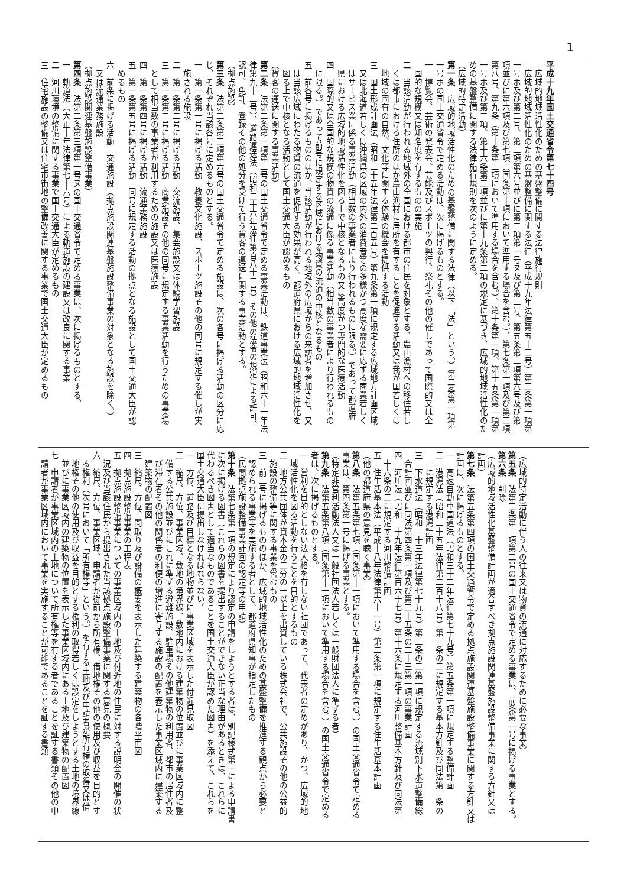1
平成十九年国土交通省令第七十四号
　広域的地域活性化のための基盤整備に関する法律施行規則
　広域的地域活性化のための基盤整備に関する法律（平成十九年法律第五十二号）第二条第一項第
一号ホ及び第二号、第二項第六号並びに第三項第一号ヌ及び第二号、第五条第二項第六号及び第三
項並びに第六項及び第七項（同条第十項において準用する場合を含む。）、第七条第一項及び第二項
第八号、第九条（第十条第二項において準用する場合を含む。）、第十条第一項、第十五条第一項第
一号ホ及び第三項、第十六条第二項並びに第十九条第二項の規定に基づき、広域的地域活性化のた
めの基盤整備に関する法律施行規則を次のように定める。
（広域的特定活動）
第一条　広域的地域活性化のための基盤整備に関する法律（以下「法」という。）第二条第一項第
一号ホの国土交通省令で定める活動は、次に掲げるものとする。
一　博覧会、芸術の発表会、芸能及びスポーツの興行、祭礼その他の催しであって国際的又は全
　国的な規模又は知名度を有するものの実施
二　当該活動が行われる地域外の全国における都市の住民を対象とする、農山漁村への移住若し
　くは都市における住所のほか農山漁村に居所を有することを促進する活動又は我が国若しくは
　地域の固有の自然、文化等に関する体験の機会を提供する活動
三　国土形成計画法（昭和二十五年法律第二百五号）第九条第一項に規定する広域地方計画区域
　又は北海道若しくは沖縄県の区域の内外の消費者等の多様かつ高度な需要に応ずる商業若しく
　はサービス業に係る事業活動（相当数の事業者により行われるものに限る。）であって都道府
　県における広域的地域活性化を図る上で中核となるもの又は高度かつ専門的な医療活動
四　国際的又は全国的な規模の物資の流通に係る事業活動（相当数の事業者により行われるもの
　に限る。）であって前号に規定する区域における物資の流通の中核となるもの
五　前各号に掲げるもののほか、当該活動が行われる地域外の広域からの来訪者を増加させ、又
　は当該広域にわたる物資の流通を促進する効果が高く、都道府県における広域的地域活性化を
　図る上で中核となる活動として国土交通大臣が認めるもの
（貨客の運送に関する事業活動）
第二条　法第二条第一項第二号の国土交通省令で定める事業活動は、鉄道事業法（昭和六十一年法
律第九十二号）、道路運送法（昭和二十六年法律第百八十三号）その他の法令の規定による許可、
認可、免許、登録その他の処分を受けて行う貨客の運送に関する事業活動とする。
（拠点施設）
第三条　法第二条第二項第六号の国土交通省令で定める施設は、次の各号に掲げる活動の区分に応
じ、それぞれ当該各号に定めるものとする。
一　第一条第一号に掲げる活動　教養文化施設、スポーツ施設その他の同号に規定する催しが実
　施される施設
二　第一条第二号に掲げる活動　交流施設、集会施設又は体験学習施設
三　第一条第三号に掲げる活動　商業施設その他の同号に規定する事業活動を行うための事業場
　として相当数の事業者が利用するための施設又は医療施設
四　第一条第四号に掲げる活動　流通業務施設
五　第一条第五号に掲げる活動　同号に規定する活動の拠点となる施設として国土交通大臣が認
　めるもの
六　前条に掲げる活動　交通施設（拠点施設関連基盤施設整備事業の対象となる施設を除く。）
　又は流通業務施設
（拠点施設関連基盤施設整備事業）
第四条　法第二条第三項第一号ヌの国土交通省令で定める事業は、次に掲げるものとする。
一　軌道法（大正十年法律第七十六号）による軌道施設の建設又は改良に関する事業
二　河川環境の整備に関する事業で国土交通大臣が定めるもの
三　住宅施設の整備又は住宅市街地の整備改善に関する事業で国土交通大臣が定めるもの
（広域的特定活動に伴う人の往来又は物資の流通に対応するために必要な事業）
第五条　法第二条第三項第二号の国土交通省令で定める事業は、前条第一号に掲げる事業とする。
第六条　削除
（広域的地域活性化基盤整備計画が適合すべき拠点施設関連基盤施設整備事業に関する方針又は
計画）
第七条　法第五条第四項の国土交通省令で定める拠点施設関連基盤施設整備事業に関する方針又は
計画は、次に掲げるものとする。
一　高速自動車国道法（昭和三十二年法律第七十九号）第五条第一項に規定する整備計画
二　港湾法（昭和二十五年法律第二百十八号）第三条の二に規定する基本方針及び同法第三条の
　三に規定する港湾計画
三　下水道法（昭和三十三年法律第七十九号）第二条の二第一項に規定する流域別下水道整備総
　合計画並びに同法第四条第一項及び第二十五条の二十三第一項の事業計画
四　河川法（昭和三十九年法律第百六十七号）第十六条に規定する河川整備基本方針及び同法第
　十六条の二に規定する河川整備計画
五　住生活基本法（平成十八年法律第六十一号）第二条第一項に規定する住生活基本計画
（他の都道府県の意見を聴く事業）
第八条　法第五条第七項（同条第十一項において準用する場合を含む。）の国土交通省令で定める
事業は、第四条第一号に掲げる事業とする。
（特定非営利活動法人又は一般社団法人若しくは一般財団法人に準ずる者）
第九条　法第五条第八項（同条第十一項において準用する場合を含む。）の国土交通省令で定める
者は、次に掲げるものとする。
一　営利を目的としない法人格を有しない社団であって、代表者の定めがあり、かつ、広域的地
　域活性化を図る活動を行うことを目的とするもの
二　地方公共団体が資本金の二分の一以上を出資している株式会社で、公共施設その他の公益的
　施設の整備等に関する事業を営むもの
三　前二号に掲げるもののほか、広域的地域活性化のための基盤整備を推進する観点から必要と
　認められる事業等を実施する者として、都道府県知事が指定したもの
（民間拠点施設整備事業計画の認定等の申請）
第十条　法第七条第一項の規定により認定の申請をしようとする者は、別記様式第一による申請書
に次に掲げる図書（これらの図書を提出することができない正当な理由があるときは、これらに
代わるべき図書として適当なものであることを国土交通大臣が認めた図書）を添えて、これらを
国土交通大臣に提出しなければならない。
一　方位、道路及び目標となる地物並びに事業区域を表示した付近見取図
二　縮尺、方位、事業区域、敷地の境界線、敷地内における建築物の位置並びに事業区域内に整
　備する公共施設並びにこれに準ずる避難施設、駐車場その他建築物の利用者、都市の居住者及
　び滞在者その他の関係者の利便の増進に寄与する施設の配置を表示した事業区域内に建築する
　建築物の配置図
三　縮尺、方位、間取り及び設備の概要を表示した建築する建築物の各階平面図
四　拠点施設整備事業の工程表
五　拠点施設整備事業についての事業区域内の土地及び付近地の住民に対する説明会の開催の状
　況及び当該住民から提出された当該拠点施設整備事業に関する意見の概要
六　縮尺、方位、事業区域、申請者が従前から所有権、借地権その他の使用及び収益を目的とす
　る権利（次号において「所有権等」という。）を有する土地及び申請者が所有権の取得又は借
　地権その他の使用及び収益を目的とする権利の取得若しくは設定をしようとする土地の境界線
　並びに事業区域内の建築物の位置を表示した事業区域内にある土地及び建築物の配置図
七　申請者が事業区域内の土地について所有権等を有する者であることを証する書類その他の申
　請者が事業区域内において事業を実施することが可能であることを証する書類